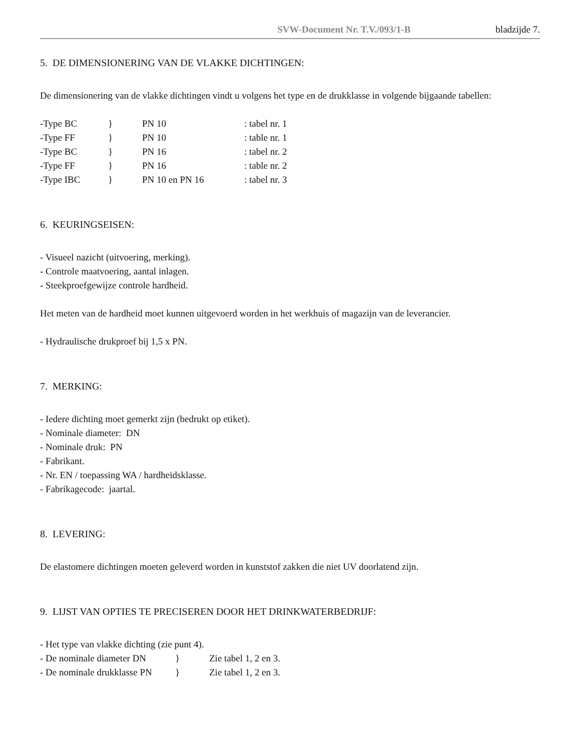SVW-Document Nr. T.V./093/1-B bladzijde 7.
5. DE DIMENSIONERING VAN DE VLAKKE DICHTINGEN:
De dimensionering van de vlakke dichtingen vindt u volgens het type en de drukklasse in volgende bijgaande tabellen:
| -Type BC | } | PN 10 | : tabel nr. 1 |
| -Type FF | } | PN 10 | : table nr. 1 |
| -Type BC | } | PN 16 | : tabel nr. 2 |
| -Type FF | } | PN 16 | : table nr. 2 |
| -Type IBC | } | PN 10 en PN 16 | : tabel nr. 3 |
6. KEURINGSEISEN:
- Visueel nazicht (uitvoering, merking).
- Controle maatvoering, aantal inlagen.
- Steekproefgewijze controle hardheid.
Het meten van de hardheid moet kunnen uitgevoerd worden in het werkhuis of magazijn van de leverancier.
- Hydraulische drukproef bij 1,5 x PN.
7. MERKING:
- Iedere dichting moet gemerkt zijn (bedrukt op etiket).
- Nominale diameter: DN
- Nominale druk: PN
- Fabrikant.
- Nr. EN / toepassing WA / hardheidsklasse.
- Fabrikagecode: jaartal.
8. LEVERING:
De elastomere dichtingen moeten geleverd worden in kunststof zakken die niet UV doorlatend zijn.
9. LIJST VAN OPTIES TE PRECISEREN DOOR HET DRINKWATERBEDRIJF:
- Het type van vlakke dichting (zie punt 4).
| - De nominale diameter DN | } | Zie tabel 1, 2 en 3. |
| - De nominale drukklasse PN | } | Zie tabel 1, 2 en 3. |